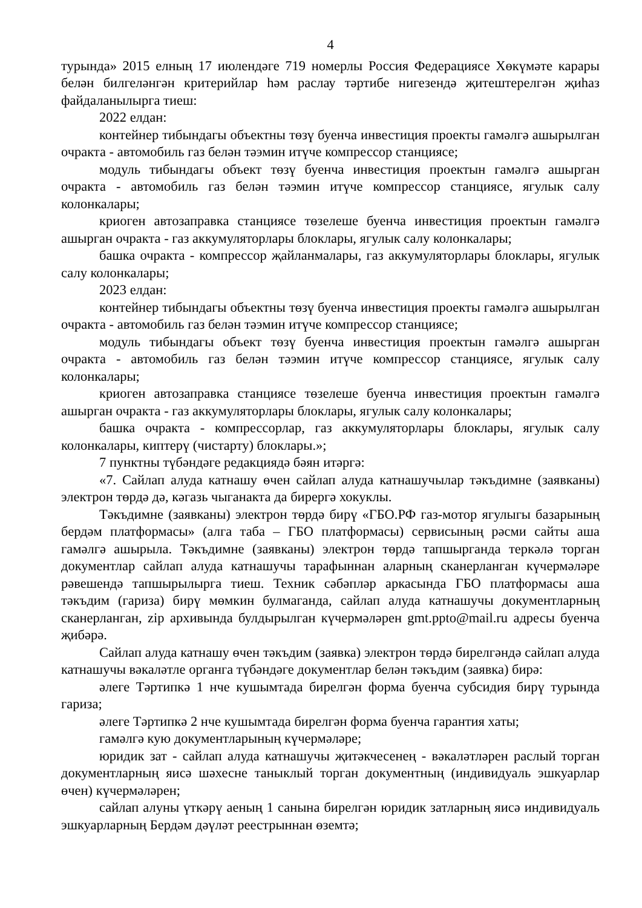4
турында» 2015 елның 17 июлендәге 719 номерлы Россия Федерациясе Хөкүмәте карары белән билгеләнгән критерийлар һәм раслау тәртибе нигезендә җитештерелгән җиһаз файдаланылырга тиеш:
2022 елдан:
контейнер тибындагы объектны төзү буенча инвестиция проекты гамәлгә ашырылган очракта - автомобиль газ белән тәэмин итүче компрессор станциясе;
модуль тибындагы объект төзү буенча инвестиция проектын гамәлгә ашырган очракта - автомобиль газ белән тәэмин итүче компрессор станциясе, ягулык салу колонкалары;
криоген автозаправка станциясе төзелеше буенча инвестиция проектын гамәлгә ашырган очракта - газ аккумуляторлары блоклары, ягулык салу колонкалары;
башка очракта - компрессор җайланмалары, газ аккумуляторлары блоклары, ягулык салу колонкалары;
2023 елдан:
контейнер тибындагы объектны төзү буенча инвестиция проекты гамәлгә ашырылган очракта - автомобиль газ белән тәэмин итүче компрессор станциясе;
модуль тибындагы объект төзү буенча инвестиция проектын гамәлгә ашырган очракта - автомобиль газ белән тәэмин итүче компрессор станциясе, ягулык салу колонкалары;
криоген автозаправка станциясе төзелеше буенча инвестиция проектын гамәлгә ашырган очракта - газ аккумуляторлары блоклары, ягулык салу колонкалары;
башка очракта - компрессорлар, газ аккумуляторлары блоклары, ягулык салу колонкалары, киптерү (чистарту) блоклары.»;
7 пунктны түбәндәге редакциядә бәян итәргә:
«7. Сайлап алуда катнашу өчен сайлап алуда катнашучылар тәкъдимне (заявканы) электрон төрдә дә, кәгазь чыганакта да бирергә хокуклы.
Тәкъдимне (заявканы) электрон төрдә бирү «ГБО.РФ газ-мотор ягулыгы базарының бердәм платформасы» (алга таба – ГБО платформасы) сервисының рәсми сайты аша гамәлгә ашырыла. Тәкъдимне (заявканы) электрон төрдә тапшырганда теркәлә торган документлар сайлап алуда катнашучы тарафыннан аларның сканерланган күчермәләре рәвешендә тапшырылырга тиеш. Техник сәбәпләр аркасында ГБО платформасы аша тәкъдим (гариза) бирү мөмкин булмаганда, сайлап алуда катнашучы документларның сканерланган, zip архивында булдырылган күчермәләрен gmt.ppto@mail.ru адресы буенча җибәрә.
Сайлап алуда катнашу өчен тәкъдим (заявка) электрон төрдә бирелгәндә сайлап алуда катнашучы вәкаләтле органга түбәндәге документлар белән тәкъдим (заявка) бирә:
әлеге Тәртипкә 1 нче кушымтада бирелгән форма буенча субсидия бирү турында гариза;
әлеге Тәртипкә 2 нче кушымтада бирелгән форма буенча гарантия хаты;
гамәлгә кую документларының күчермәләре;
юридик зат - сайлап алуда катнашучы җитәкчесенең - вәкаләтләрен раслый торган документларның яисә шәхесне таныклый торган документның (индивидуаль эшкуарлар өчен) күчермәләрен;
сайлап алуны үткәрү аеның 1 санына бирелгән юридик затларның яисә индивидуаль эшкуарларның Бердәм дәүләт реестрыннан өземтә;